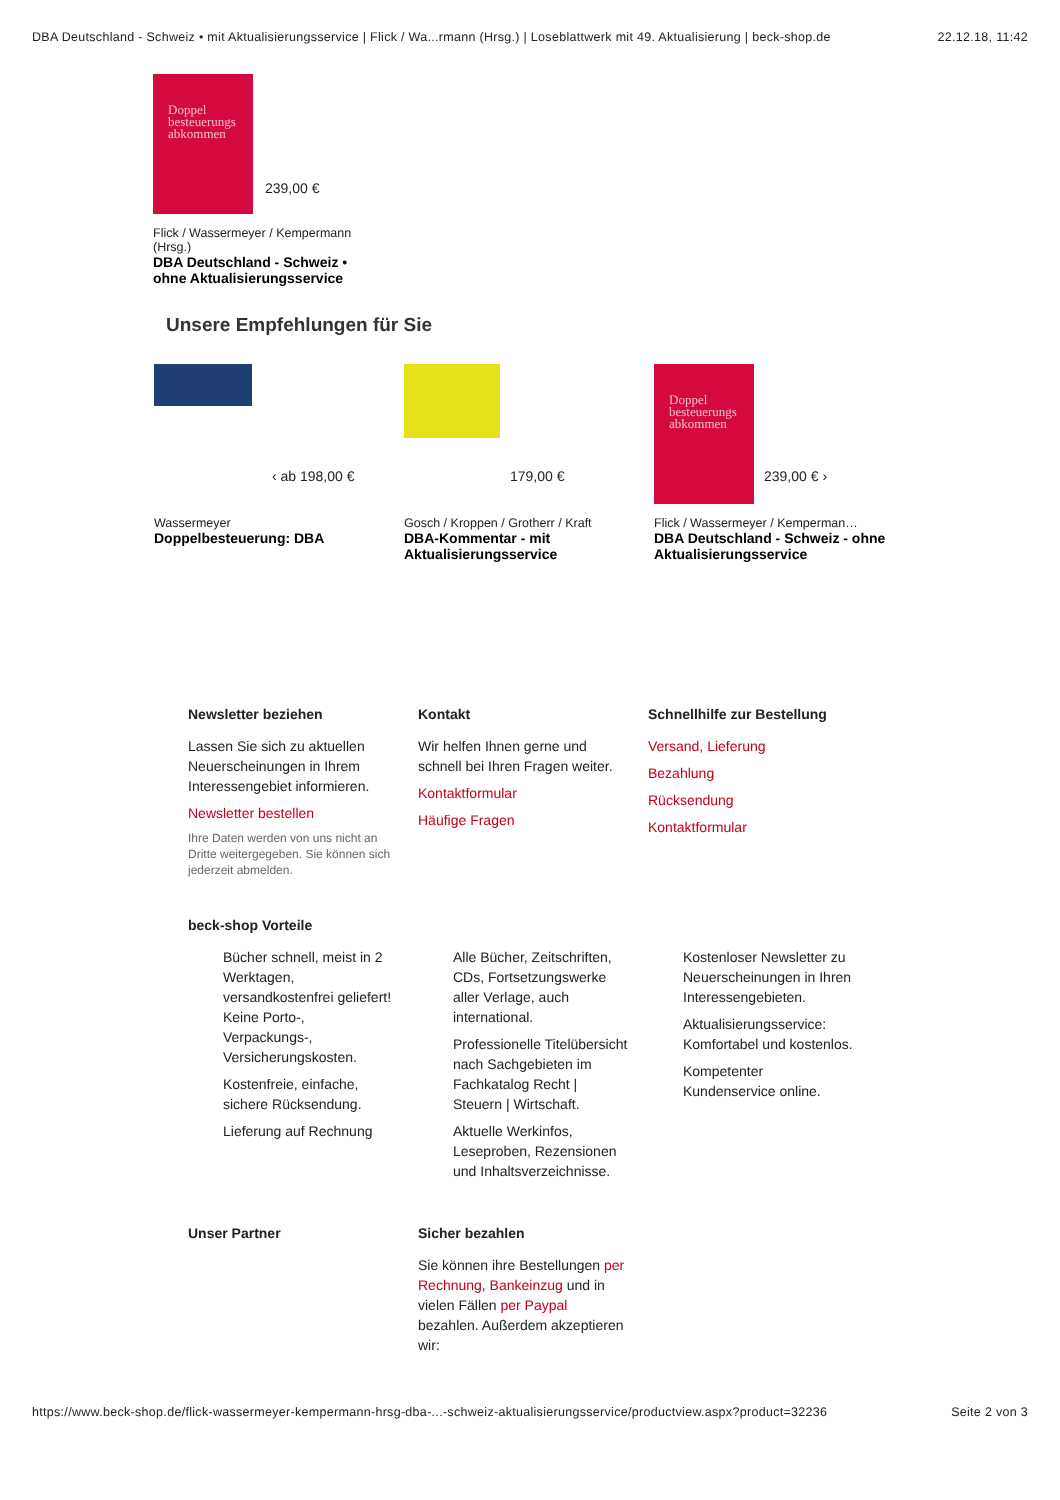DBA Deutschland - Schweiz • mit Aktualisierungsservice | Flick / Wa...rmann (Hrsg.) | Loseblattwerk mit 49. Aktualisierung | beck-shop.de 22.12.18, 11:42
Doppel besteuerungs abkommen
239,00 €
Flick / Wassermeyer / Kempermann (Hrsg.)
DBA Deutschland - Schweiz • ohne Aktualisierungsservice
Unsere Empfehlungen für Sie
‹ ab 198,00 €
Wassermeyer
Doppelbesteuerung: DBA
179,00 €
Gosch / Kroppen / Grotherr / Kraft
DBA-Kommentar - mit Aktualisierungsservice
Doppel besteuerungs abkommen
239,00 € ›
Flick / Wassermeyer / Kemperman…
DBA Deutschland - Schweiz - ohne Aktualisierungsservice
Newsletter beziehen
Lassen Sie sich zu aktuellen Neuerscheinungen in Ihrem Interessengebiet informieren.
Newsletter bestellen
Ihre Daten werden von uns nicht an Dritte weitergegeben. Sie können sich jederzeit abmelden.
Kontakt
Wir helfen Ihnen gerne und schnell bei Ihren Fragen weiter.
Kontaktformular
Häufige Fragen
Schnellhilfe zur Bestellung
Versand, Lieferung
Bezahlung
Rücksendung
Kontaktformular
beck-shop Vorteile
Bücher schnell, meist in 2 Werktagen, versandkostenfrei geliefert! Keine Porto-, Verpackungs-, Versicherungskosten.
Kostenfreie, einfache, sichere Rücksendung.
Lieferung auf Rechnung
Alle Bücher, Zeitschriften, CDs, Fortsetzungswerke aller Verlage, auch international.
Professionelle Titelübersicht nach Sachgebieten im Fachkatalog Recht | Steuern | Wirtschaft.
Aktuelle Werkinfos, Leseproben, Rezensionen und Inhaltsverzeichnisse.
Kostenloser Newsletter zu Neuerscheinungen in Ihren Interessengebieten.
Aktualisierungsservice: Komfortabel und kostenlos.
Kompetenter Kundenservice online.
Unser Partner Sicher bezahlen
Sie können ihre Bestellungen per Rechnung, Bankeinzug und in vielen Fällen per Paypal bezahlen. Außerdem akzeptieren wir:
https://www.beck-shop.de/flick-wassermeyer-kempermann-hrsg-dba-...-schweiz-aktualisierungsservice/productview.aspx?product=32236 Seite 2 von 3